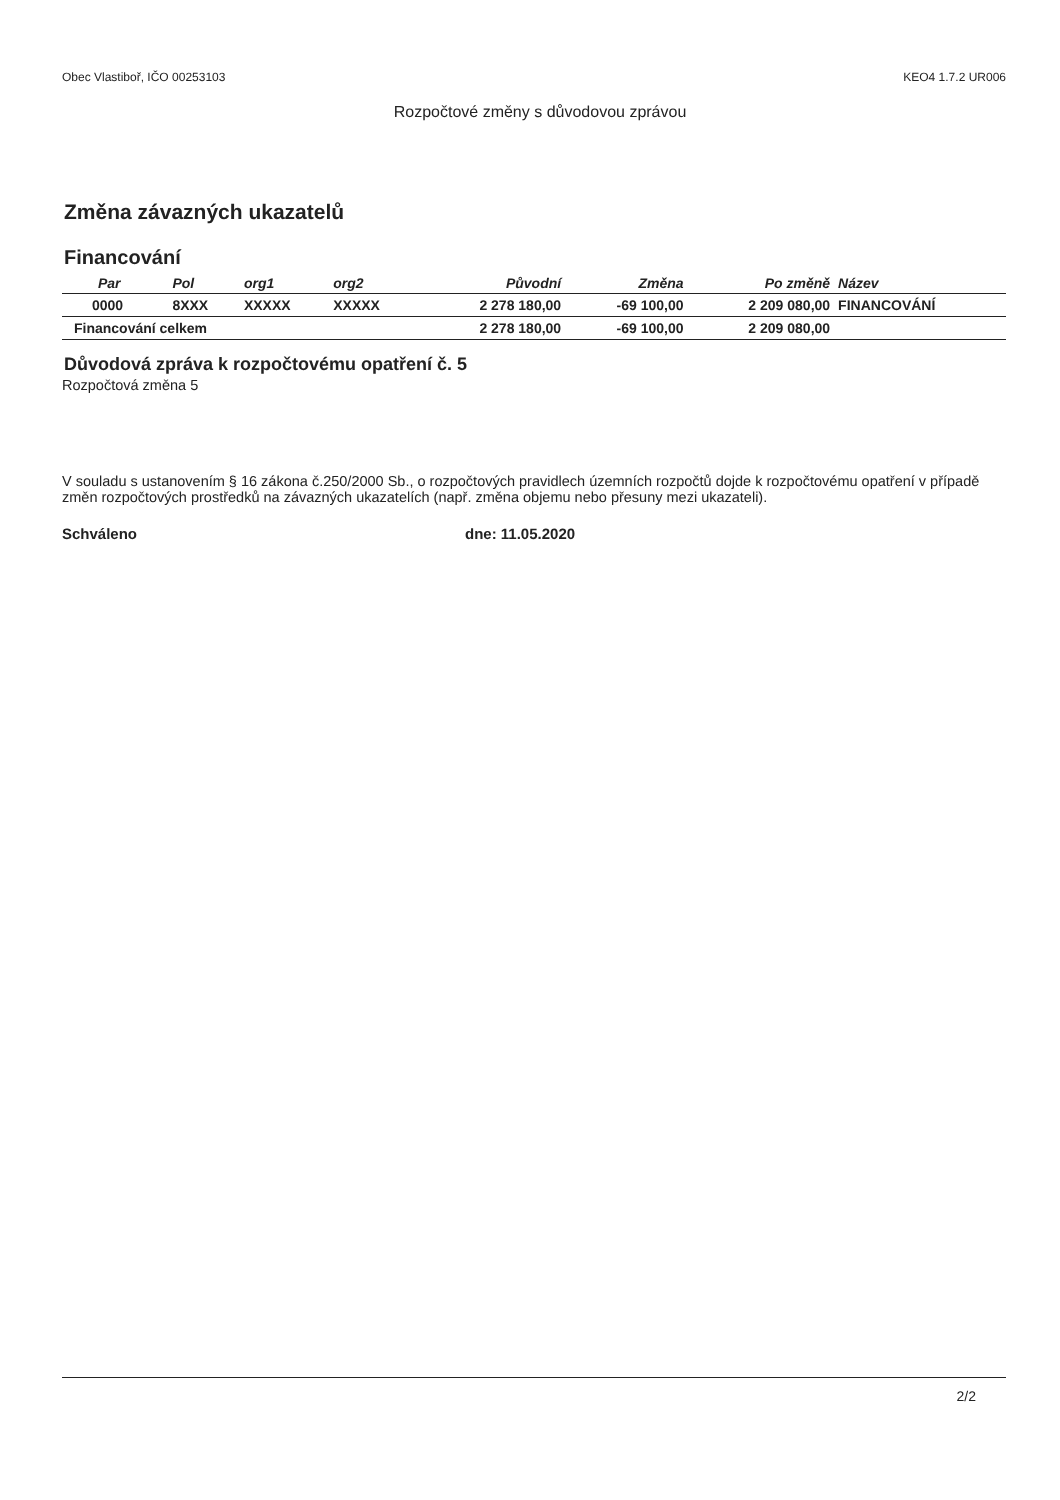Obec Vlastiboř, IČO 00253103 KEO4 1.7.2 UR006
Rozpočtové změny s důvodovou zprávou
Změna závazných ukazatelů
Financování
| Par | Pol | org1 | org2 | Původní | Změna | Po změně | Název |
| --- | --- | --- | --- | --- | --- | --- | --- |
| 0000 | 8XXX | XXXXX | XXXXX | 2 278 180,00 | -69 100,00 | 2 209 080,00 | FINANCOVÁNÍ |
| Financování celkem | | | | 2 278 180,00 | -69 100,00 | 2 209 080,00 | |
Důvodová zpráva k rozpočtovému opatření č. 5
Rozpočtová změna 5
V souladu s ustanovením § 16 zákona č.250/2000 Sb., o rozpočtových pravidlech územních rozpočtů dojde k rozpočtovému opatření v případě změn rozpočtových prostředků na závazných ukazatelích (např. změna objemu nebo přesuny mezi ukazateli).
Schváleno dne: 11.05.2020
2/2